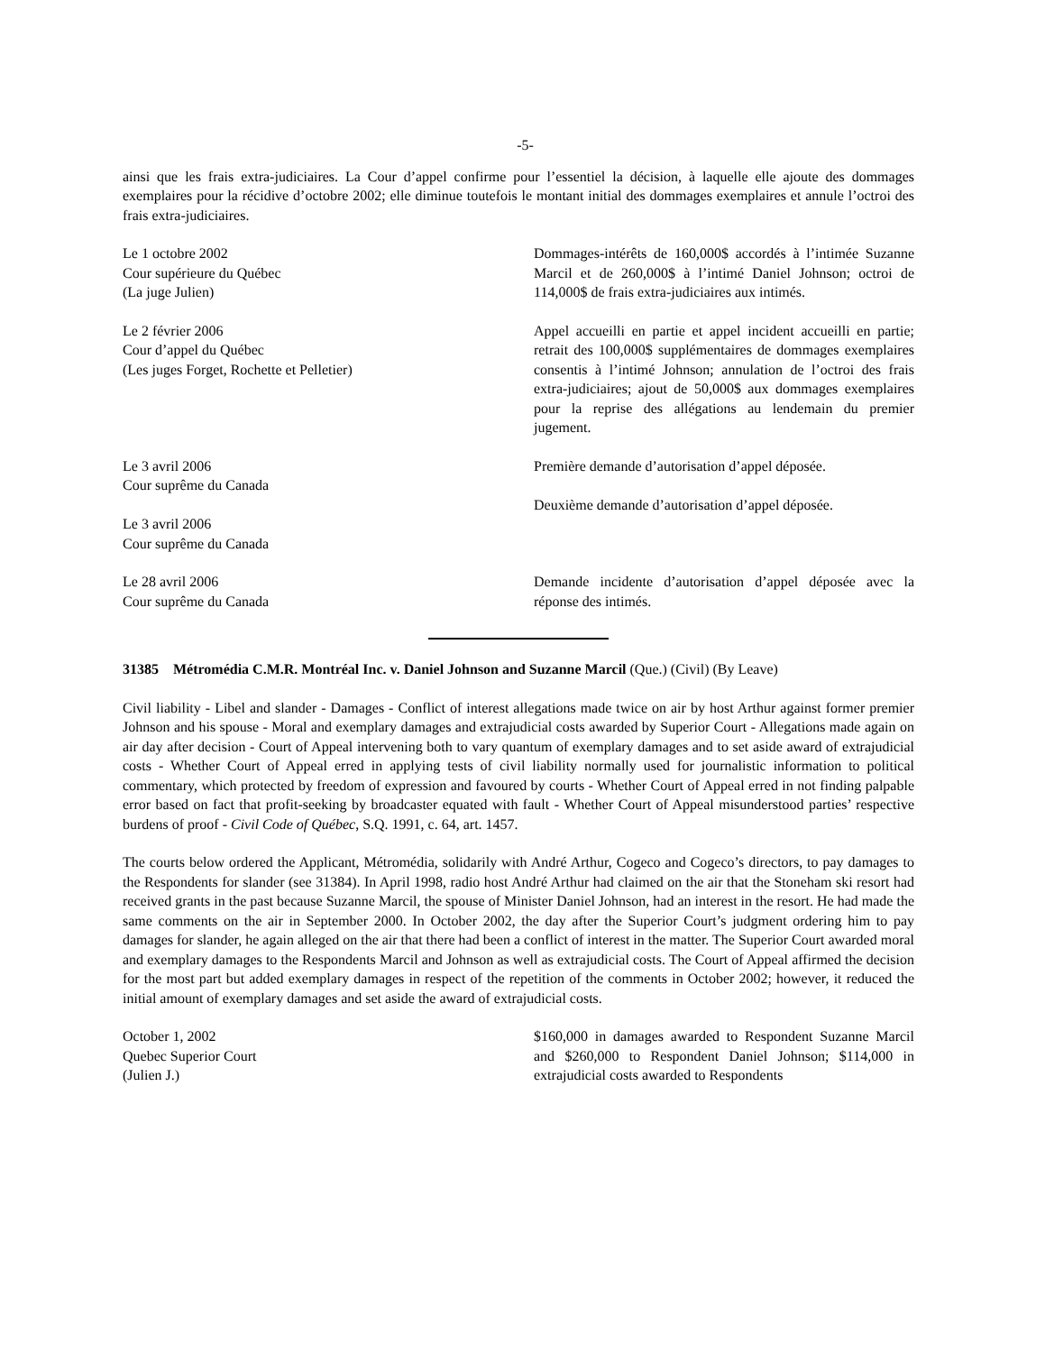-5-
ainsi que les frais extra-judiciaires. La Cour d’appel confirme pour l’essentiel la décision, à laquelle elle ajoute des dommages exemplaires pour la récidive d’octobre 2002; elle diminue toutefois le montant initial des dommages exemplaires et annule l’octroi des frais extra-judiciaires.
Le 1 octobre 2002
Cour supérieure du Québec
(La juge Julien)
Dommages-intérêts de 160,000$ accordés à l’intimée Suzanne Marcil et de 260,000$ à l’intimé Daniel Johnson; octroi de 114,000$ de frais extra-judiciaires aux intimés.
Le 2 février 2006
Cour d’appel du Québec
(Les juges Forget, Rochette et Pelletier)
Appel accueilli en partie et appel incident accueilli en partie; retrait des 100,000$ supplémentaires de dommages exemplaires consentis à l’intimé Johnson; annulation de l’octroi des frais extra-judiciaires; ajout de 50,000$ aux dommages exemplaires pour la reprise des allégations au lendemain du premier jugement.
Le 3 avril 2006
Cour suprême du Canada
Le 3 avril 2006
Cour suprême du Canada
Première demande d’autorisation d’appel déposée.
Deuxième demande d’autorisation d’appel déposée.
Le 28 avril 2006
Cour suprême du Canada
Demande incidente d’autorisation d’appel déposée avec la réponse des intimés.
31385 Métromédia C.M.R. Montréal Inc. v. Daniel Johnson and Suzanne Marcil (Que.) (Civil) (By Leave)
Civil liability - Libel and slander - Damages - Conflict of interest allegations made twice on air by host Arthur against former premier Johnson and his spouse - Moral and exemplary damages and extrajudicial costs awarded by Superior Court - Allegations made again on air day after decision - Court of Appeal intervening both to vary quantum of exemplary damages and to set aside award of extrajudicial costs - Whether Court of Appeal erred in applying tests of civil liability normally used for journalistic information to political commentary, which protected by freedom of expression and favoured by courts - Whether Court of Appeal erred in not finding palpable error based on fact that profit-seeking by broadcaster equated with fault - Whether Court of Appeal misunderstood parties’ respective burdens of proof - Civil Code of Québec, S.Q. 1991, c. 64, art. 1457.
The courts below ordered the Applicant, Métromédia, solidarily with André Arthur, Cogeco and Cogeco’s directors, to pay damages to the Respondents for slander (see 31384). In April 1998, radio host André Arthur had claimed on the air that the Stoneham ski resort had received grants in the past because Suzanne Marcil, the spouse of Minister Daniel Johnson, had an interest in the resort. He had made the same comments on the air in September 2000. In October 2002, the day after the Superior Court’s judgment ordering him to pay damages for slander, he again alleged on the air that there had been a conflict of interest in the matter. The Superior Court awarded moral and exemplary damages to the Respondents Marcil and Johnson as well as extrajudicial costs. The Court of Appeal affirmed the decision for the most part but added exemplary damages in respect of the repetition of the comments in October 2002; however, it reduced the initial amount of exemplary damages and set aside the award of extrajudicial costs.
October 1, 2002
Quebec Superior Court
(Julien J.)
$160,000 in damages awarded to Respondent Suzanne Marcil and $260,000 to Respondent Daniel Johnson; $114,000 in extrajudicial costs awarded to Respondents